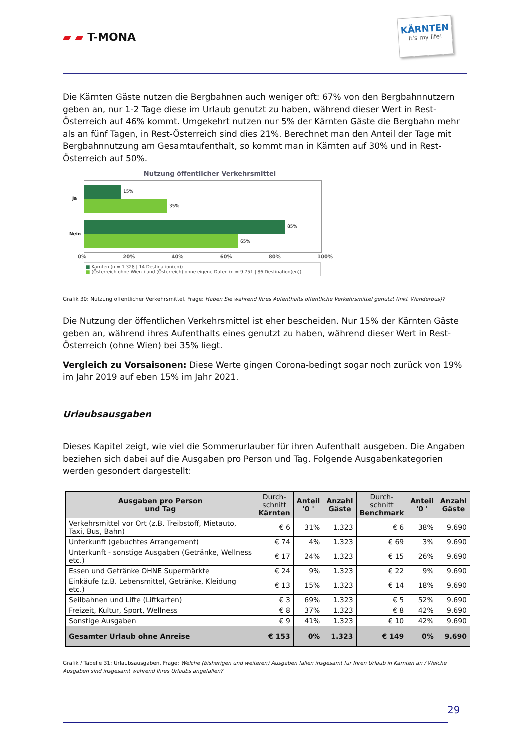▰ ▰ T-MONA
KÄRNTEN
It's my life!
Die Kärnten Gäste nutzen die Bergbahnen auch weniger oft: 67% von den Bergbahnnutzern geben an, nur 1-2 Tage diese im Urlaub genutzt zu haben, während dieser Wert in Rest-Österreich auf 46% kommt. Umgekehrt nutzen nur 5% der Kärnten Gäste die Bergbahn mehr als an fünf Tagen, in Rest-Österreich sind dies 21%. Berechnet man den Anteil der Tage mit Bergbahnnutzung am Gesamtaufenthalt, so kommt man in Kärnten auf 30% und in Rest-Österreich auf 50%.
Nutzung öffentlicher Verkehrsmittel
Ja
Nein
15%
35%
85%
65%
0% 20% 40% 60% 80% 100%
■ Kärnten (n = 1.328 | 14 Destination(en))
■ (Österreich ohne Wien ) und (Österreich) ohne eigene Daten (n = 9.751 | 86 Destination(en))
Grafik 30: Nutzung öffentlicher Verkehrsmittel. Frage: Haben Sie während Ihres Aufenthalts öffentliche Verkehrsmittel genutzt (inkl. Wanderbus)?
Die Nutzung der öffentlichen Verkehrsmittel ist eher bescheiden. Nur 15% der Kärnten Gäste geben an, während ihres Aufenthalts eines genutzt zu haben, während dieser Wert in Rest-Österreich (ohne Wien) bei 35% liegt.
Vergleich zu Vorsaisonen: Diese Werte gingen Corona-bedingt sogar noch zurück von 19% im Jahr 2019 auf eben 15% im Jahr 2021.
Urlaubsausgaben
Dieses Kapitel zeigt, wie viel die Sommerurlauber für ihren Aufenthalt ausgeben. Die Angaben beziehen sich dabei auf die Ausgaben pro Person und Tag. Folgende Ausgabenkategorien werden gesondert dargestellt:
| Ausgaben pro Person und Tag | Durch- schnitt Kärnten | Anteil '0 ' | Anzahl Gäste | Durch- schnitt Benchmark | Anteil '0 ' | Anzahl Gäste |
| --- | --- | --- | --- | --- | --- | --- |
| Verkehrsmittel vor Ort (z.B. Treibstoff, Mietauto, Taxi, Bus, Bahn) | € 6 | 31% | 1.323 | € 6 | 38% | 9.690 |
| Unterkunft (gebuchtes Arrangement) | € 74 | 4% | 1.323 | € 69 | 3% | 9.690 |
| Unterkunft - sonstige Ausgaben (Getränke, Wellness etc.) | € 17 | 24% | 1.323 | € 15 | 26% | 9.690 |
| Essen und Getränke OHNE Supermärkte | € 24 | 9% | 1.323 | € 22 | 9% | 9.690 |
| Einkäufe (z.B. Lebensmittel, Getränke, Kleidung etc.) | € 13 | 15% | 1.323 | € 14 | 18% | 9.690 |
| Seilbahnen und Lifte (Liftkarten) | € 3 | 69% | 1.323 | € 5 | 52% | 9.690 |
| Freizeit, Kultur, Sport, Wellness | € 8 | 37% | 1.323 | € 8 | 42% | 9.690 |
| Sonstige Ausgaben | € 9 | 41% | 1.323 | € 10 | 42% | 9.690 |
| Gesamter Urlaub ohne Anreise | € 153 | 0% | 1.323 | € 149 | 0% | 9.690 |
Grafik / Tabelle 31: Urlaubsausgaben. Frage: Welche (bisherigen und weiteren) Ausgaben fallen insgesamt für Ihren Urlaub in Kärnten an / Welche Ausgaben sind insgesamt während Ihres Urlaubs angefallen?
29